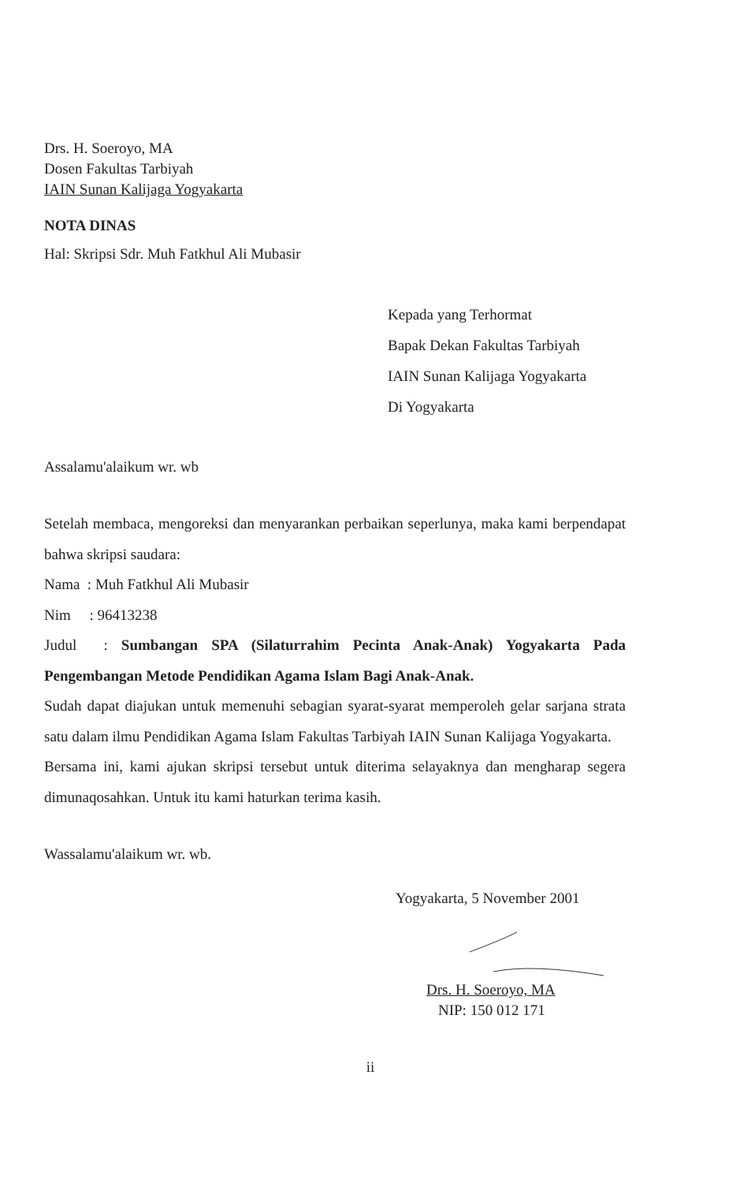Drs. H. Soeroyo, MA
Dosen Fakultas Tarbiyah
IAIN Sunan Kalijaga Yogyakarta
NOTA DINAS
Hal: Skripsi Sdr. Muh Fatkhul Ali Mubasir
Kepada yang Terhormat
Bapak Dekan Fakultas Tarbiyah
IAIN Sunan Kalijaga Yogyakarta
Di Yogyakarta
Assalamu'alaikum wr. wb
Setelah membaca, mengoreksi dan menyarankan perbaikan seperlunya, maka kami berpendapat bahwa skripsi saudara:
Nama : Muh Fatkhul Ali Mubasir
Nim : 96413238
Judul : Sumbangan SPA (Silaturrahim Pecinta Anak-Anak) Yogyakarta Pada Pengembangan Metode Pendidikan Agama Islam Bagi Anak-Anak.
Sudah dapat diajukan untuk memenuhi sebagian syarat-syarat memperoleh gelar sarjana strata satu dalam ilmu Pendidikan Agama Islam Fakultas Tarbiyah IAIN Sunan Kalijaga Yogyakarta.
Bersama ini, kami ajukan skripsi tersebut untuk diterima selayaknya dan mengharap segera dimunaqosahkan. Untuk itu kami haturkan terima kasih.
Wassalamu'alaikum wr. wb.
Yogyakarta, 5 November 2001
Drs. H. Soeroyo, MA
NIP: 150 012 171
ii